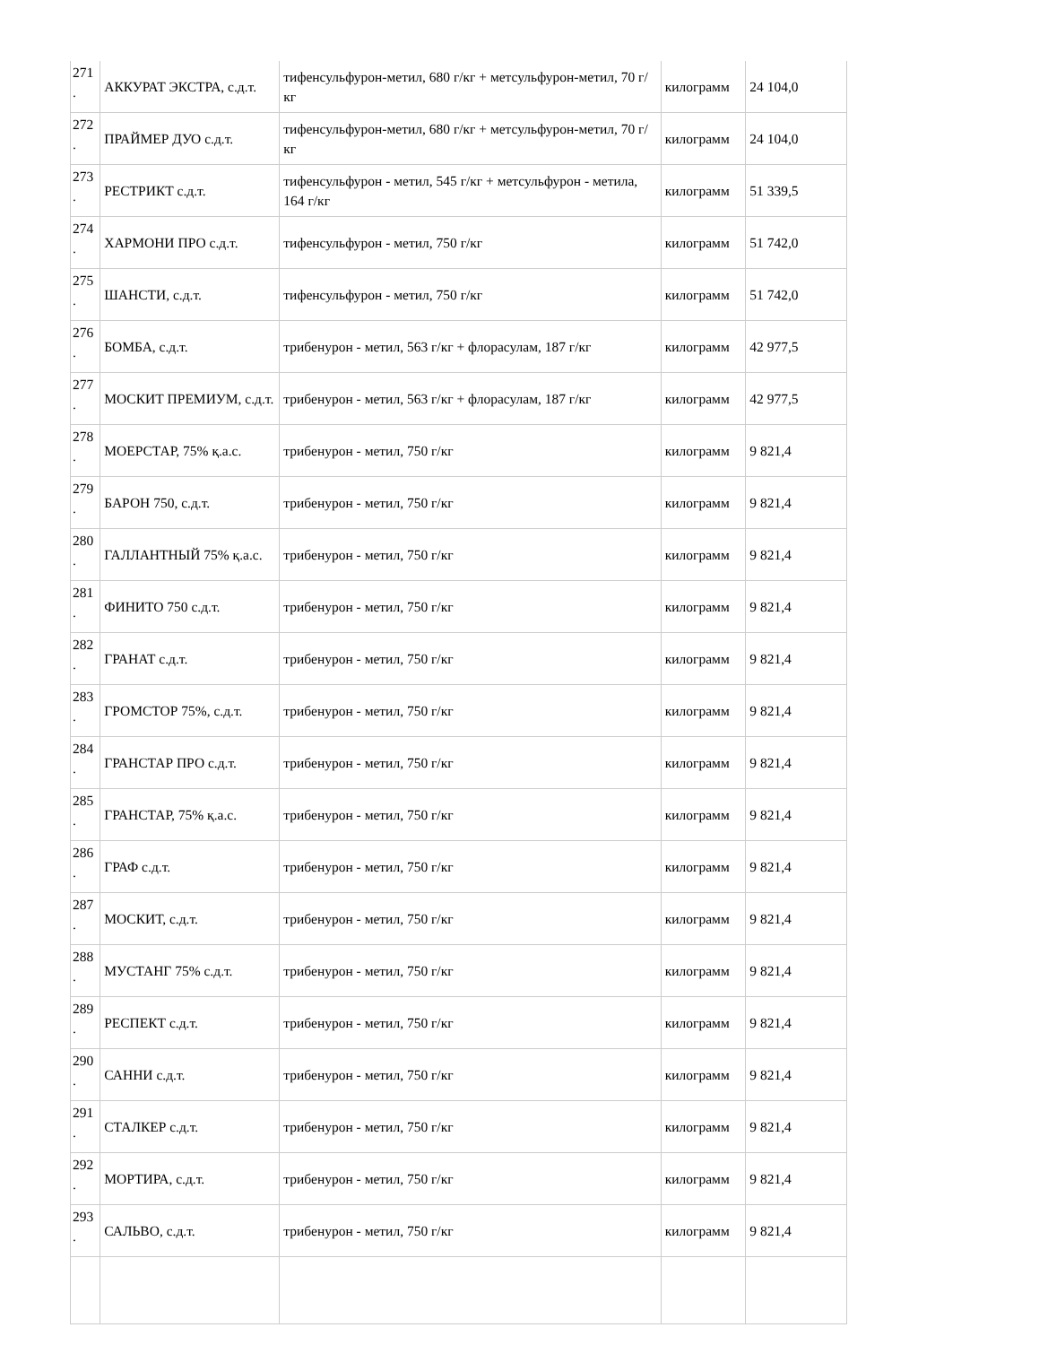| 271 . | АККУРАТ ЭКСТРА, с.д.т. | тифенсульфурон-метил, 680 г/кг + метсульфурон-метил, 70 г/кг | килограмм | 24 104,0 |
| 272 . | ПРАЙМЕР ДУО с.д.т. | тифенсульфурон-метил, 680 г/кг + метсульфурон-метил, 70 г/кг | килограмм | 24 104,0 |
| 273 . | РЕСТРИКТ с.д.т. | тифенсульфурон - метил, 545 г/кг + метсульфурон - метила, 164 г/кг | килограмм | 51 339,5 |
| 274 . | ХАРМОНИ ПРО с.д.т. | тифенсульфурон - метил, 750 г/кг | килограмм | 51 742,0 |
| 275 . | ШАНСТИ, с.д.т. | тифенсульфурон - метил, 750 г/кг | килограмм | 51 742,0 |
| 276 . | БОМБА, с.д.т. | трибенурон - метил, 563 г/кг + флорасулам, 187 г/кг | килограмм | 42 977,5 |
| 277 . | МОСКИТ ПРЕМИУМ, с.д.т. | трибенурон - метил, 563 г/кг + флорасулам, 187 г/кг | килограмм | 42 977,5 |
| 278 . | МОЕРСТАР, 75% қ.а.с. | трибенурон - метил, 750 г/кг | килограмм | 9 821,4 |
| 279 . | БАРОН 750, с.д.т. | трибенурон - метил, 750 г/кг | килограмм | 9 821,4 |
| 280 . | ГАЛЛАНТНЫЙ 75% қ.а.с. | трибенурон - метил, 750 г/кг | килограмм | 9 821,4 |
| 281 . | ФИНИТО 750 с.д.т. | трибенурон - метил, 750 г/кг | килограмм | 9 821,4 |
| 282 . | ГРАНАТ с.д.т. | трибенурон - метил, 750 г/кг | килограмм | 9 821,4 |
| 283 . | ГРОМСТОР 75%, с.д.т. | трибенурон - метил, 750 г/кг | килограмм | 9 821,4 |
| 284 . | ГРАНСТАР ПРО с.д.т. | трибенурон - метил, 750 г/кг | килограмм | 9 821,4 |
| 285 . | ГРАНСТАР, 75% қ.а.с. | трибенурон - метил, 750 г/кг | килограмм | 9 821,4 |
| 286 . | ГРАФ с.д.т. | трибенурон - метил, 750 г/кг | килограмм | 9 821,4 |
| 287 . | МОСКИТ, с.д.т. | трибенурон - метил, 750 г/кг | килограмм | 9 821,4 |
| 288 . | МУСТАНГ 75% с.д.т. | трибенурон - метил, 750 г/кг | килограмм | 9 821,4 |
| 289 . | РЕСПЕКТ с.д.т. | трибенурон - метил, 750 г/кг | килограмм | 9 821,4 |
| 290 . | САННИ с.д.т. | трибенурон - метил, 750 г/кг | килограмм | 9 821,4 |
| 291 . | СТАЛКЕР с.д.т. | трибенурон - метил, 750 г/кг | килограмм | 9 821,4 |
| 292 . | МОРТИРА, с.д.т. | трибенурон - метил, 750 г/кг | килограмм | 9 821,4 |
| 293 . | САЛЬВО, с.д.т. | трибенурон - метил, 750 г/кг | килограмм | 9 821,4 |